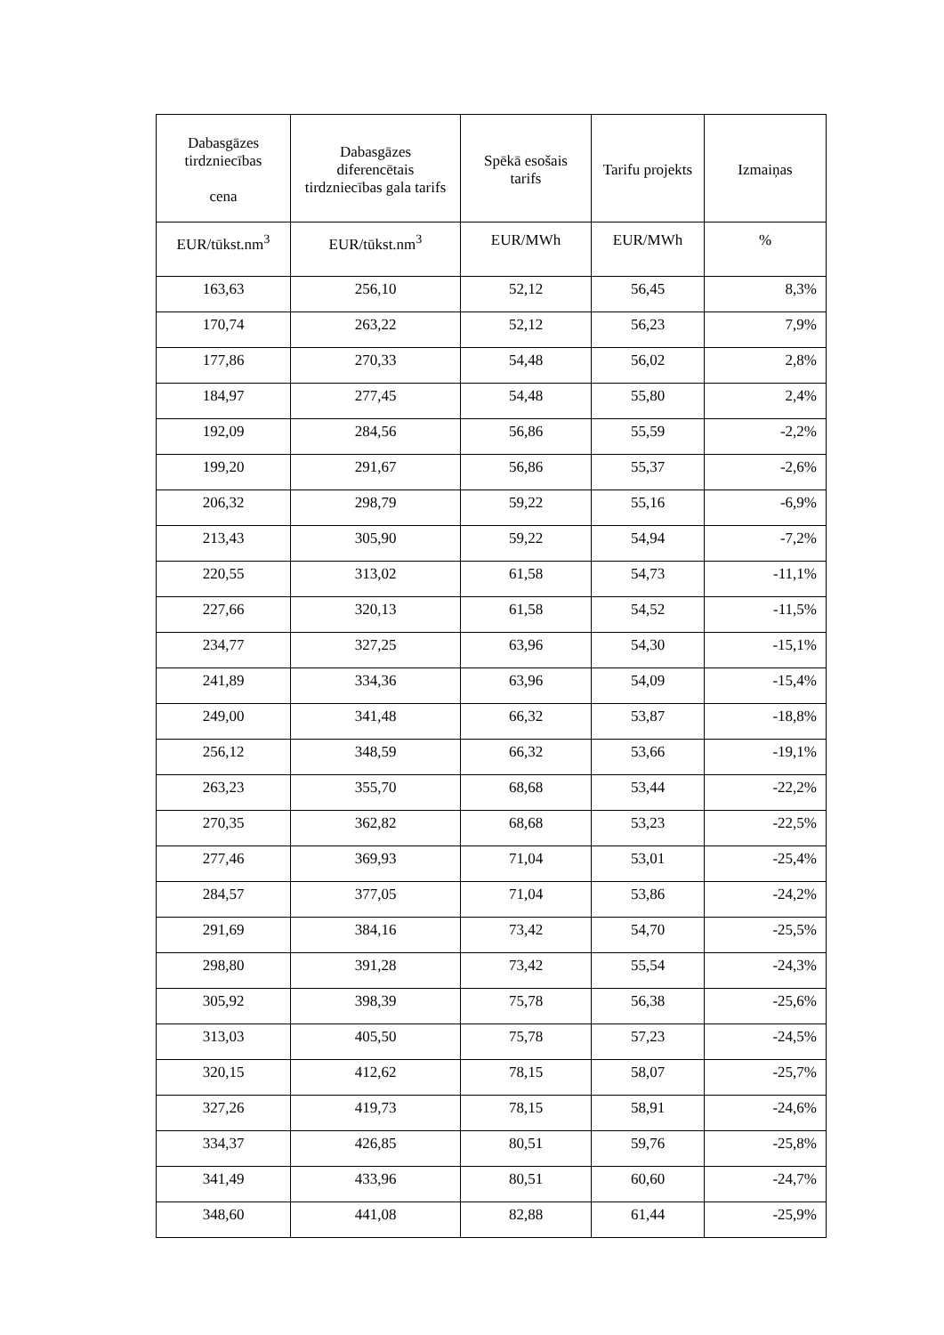| Dabasgāzes tirdzniecības cena | Dabasgāzes diferencētais tirdzniecības gala tarifs | Spēkā esošais tarifs | Tarifu projekts | Izmaiņas |
| --- | --- | --- | --- | --- |
| EUR/tūkst.nm<sup>3</sup> | EUR/tūkst.nm<sup>3</sup> | EUR/MWh | EUR/MWh | % |
| 163,63 | 256,10 | 52,12 | 56,45 | 8,3% |
| 170,74 | 263,22 | 52,12 | 56,23 | 7,9% |
| 177,86 | 270,33 | 54,48 | 56,02 | 2,8% |
| 184,97 | 277,45 | 54,48 | 55,80 | 2,4% |
| 192,09 | 284,56 | 56,86 | 55,59 | -2,2% |
| 199,20 | 291,67 | 56,86 | 55,37 | -2,6% |
| 206,32 | 298,79 | 59,22 | 55,16 | -6,9% |
| 213,43 | 305,90 | 59,22 | 54,94 | -7,2% |
| 220,55 | 313,02 | 61,58 | 54,73 | -11,1% |
| 227,66 | 320,13 | 61,58 | 54,52 | -11,5% |
| 234,77 | 327,25 | 63,96 | 54,30 | -15,1% |
| 241,89 | 334,36 | 63,96 | 54,09 | -15,4% |
| 249,00 | 341,48 | 66,32 | 53,87 | -18,8% |
| 256,12 | 348,59 | 66,32 | 53,66 | -19,1% |
| 263,23 | 355,70 | 68,68 | 53,44 | -22,2% |
| 270,35 | 362,82 | 68,68 | 53,23 | -22,5% |
| 277,46 | 369,93 | 71,04 | 53,01 | -25,4% |
| 284,57 | 377,05 | 71,04 | 53,86 | -24,2% |
| 291,69 | 384,16 | 73,42 | 54,70 | -25,5% |
| 298,80 | 391,28 | 73,42 | 55,54 | -24,3% |
| 305,92 | 398,39 | 75,78 | 56,38 | -25,6% |
| 313,03 | 405,50 | 75,78 | 57,23 | -24,5% |
| 320,15 | 412,62 | 78,15 | 58,07 | -25,7% |
| 327,26 | 419,73 | 78,15 | 58,91 | -24,6% |
| 334,37 | 426,85 | 80,51 | 59,76 | -25,8% |
| 341,49 | 433,96 | 80,51 | 60,60 | -24,7% |
| 348,60 | 441,08 | 82,88 | 61,44 | -25,9% |